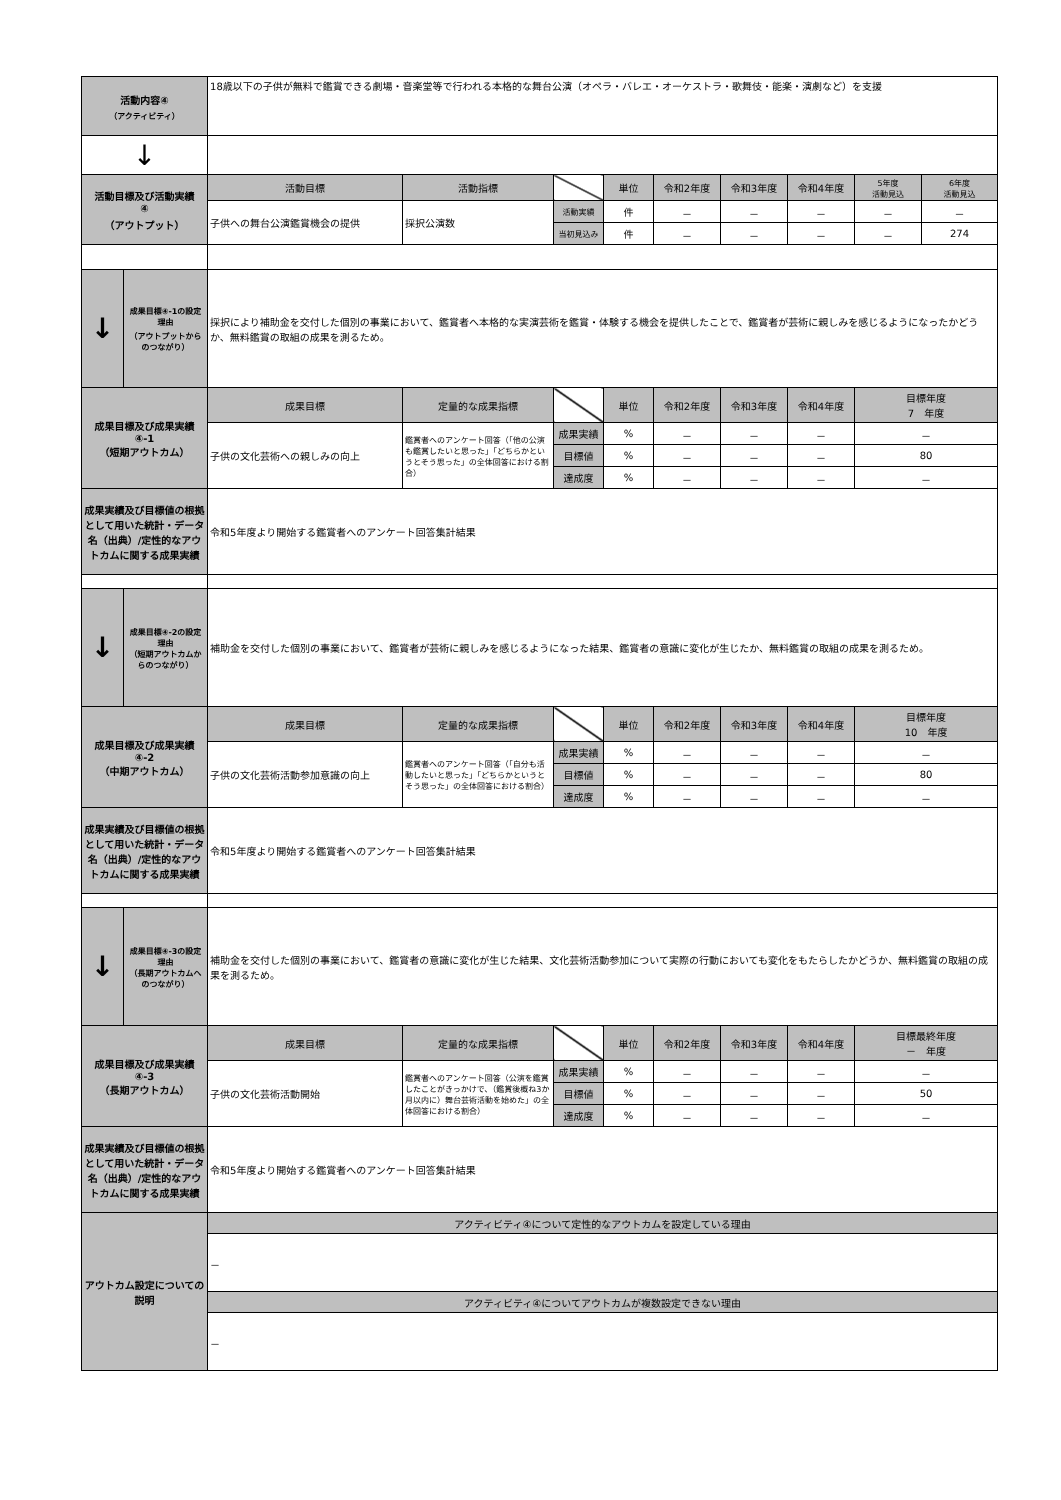| 活動内容④ （アクティビティ） | | 18歳以下の子供が無料で鑑賞できる劇場・音楽堂等で行われる本格的な舞台公演（オペラ・バレエ・オーケストラ・歌舞伎・能楽・演劇など）を支援 | | | | | | | | |
| ↓ | | | | | | | | | | |
| 活動目標及び活動実績 ④ （アウトプット） | | 活動目標 | 活動指標 | | 単位 | 令和2年度 | 令和3年度 | 令和4年度 | 5年度 活動見込 | 6年度 活動見込 |
| | | 子供への舞台公演鑑賞機会の提供 | 採択公演数 | 活動実績 | 件 | － | － | － | － | － |
| | | | | 当初見込み | 件 | － | － | － | － | 274 |
| ↓ | 成果目標④-1の設定理由 （アウトプットからのつながり） | 採択により補助金を交付した個別の事業において、鑑賞者へ本格的な実演芸術を鑑賞・体験する機会を提供したことで、鑑賞者が芸術に親しみを感じるようになったかどうか、無料鑑賞の取組の成果を測るため。 | | | | | | | | |
| 成果目標及び成果実績 ④-1 （短期アウトカム） | | 成果目標 | 定量的な成果指標 | | 単位 | 令和2年度 | 令和3年度 | 令和4年度 | 目標年度 7 年度 | |
| | | 子供の文化芸術への親しみの向上 | 鑑賞者へのアンケート回答（「他の公演も鑑賞したいと思った」「どちらかというとそう思った」の全体回答における割合） | 成果実績 | % | － | － | － | － | |
| | | | | 目標値 | % | － | － | － | 80 | |
| | | | | 達成度 | % | － | － | － | － | |
| 成果実績及び目標値の根拠として用いた統計・データ名（出典）/定性的なアウトカムに関する成果実績 | | 令和5年度より開始する鑑賞者へのアンケート回答集計結果 | | | | | | | | |
| ↓ | 成果目標④-2の設定理由 （短期アウトカムからのつながり） | 補助金を交付した個別の事業において、鑑賞者が芸術に親しみを感じるようになった結果、鑑賞者の意識に変化が生じたか、無料鑑賞の取組の成果を測るため。 | | | | | | | | |
| 成果目標及び成果実績 ④-2 （中期アウトカム） | | 成果目標 | 定量的な成果指標 | | 単位 | 令和2年度 | 令和3年度 | 令和4年度 | 目標年度 10 年度 | |
| | | 子供の文化芸術活動参加意識の向上 | 鑑賞者へのアンケート回答（「自分も活動したいと思った」「どちらかというとそう思った」の全体回答における割合） | 成果実績 | % | － | － | － | － | |
| | | | | 目標値 | % | － | － | － | 80 | |
| | | | | 達成度 | % | － | － | － | － | |
| 成果実績及び目標値の根拠として用いた統計・データ名（出典）/定性的なアウトカムに関する成果実績 | | 令和5年度より開始する鑑賞者へのアンケート回答集計結果 | | | | | | | | |
| ↓ | 成果目標④-3の設定理由 （長期アウトカムへのつながり） | 補助金を交付した個別の事業において、鑑賞者の意識に変化が生じた結果、文化芸術活動参加について実際の行動においても変化をもたらしたかどうか、無料鑑賞の取組の成果を測るため。 | | | | | | | | |
| 成果目標及び成果実績 ④-3 （長期アウトカム） | | 成果目標 | 定量的な成果指標 | | 単位 | 令和2年度 | 令和3年度 | 令和4年度 | 目標最終年度 － 年度 | |
| | | 子供の文化芸術活動開始 | 鑑賞者へのアンケート回答（公演を鑑賞したことがきっかけで、（鑑賞後概ね3か月以内に）舞台芸術活動を始めた」の全体回答における割合） | 成果実績 | % | － | － | － | － | |
| | | | | 目標値 | % | － | － | － | 50 | |
| | | | | 達成度 | % | － | － | － | － | |
| 成果実績及び目標値の根拠として用いた統計・データ名（出典）/定性的なアウトカムに関する成果実績 | | 令和5年度より開始する鑑賞者へのアンケート回答集計結果 | | | | | | | | |
| アウトカム設定についての説明 | | アクティビティ④について定性的なアウトカムを設定している理由 | | | | | | | | |
| | | － | | | | | | | | |
| | | アクティビティ④についてアウトカムが複数設定できない理由 | | | | | | | | |
| | | － | | | | | | | | |